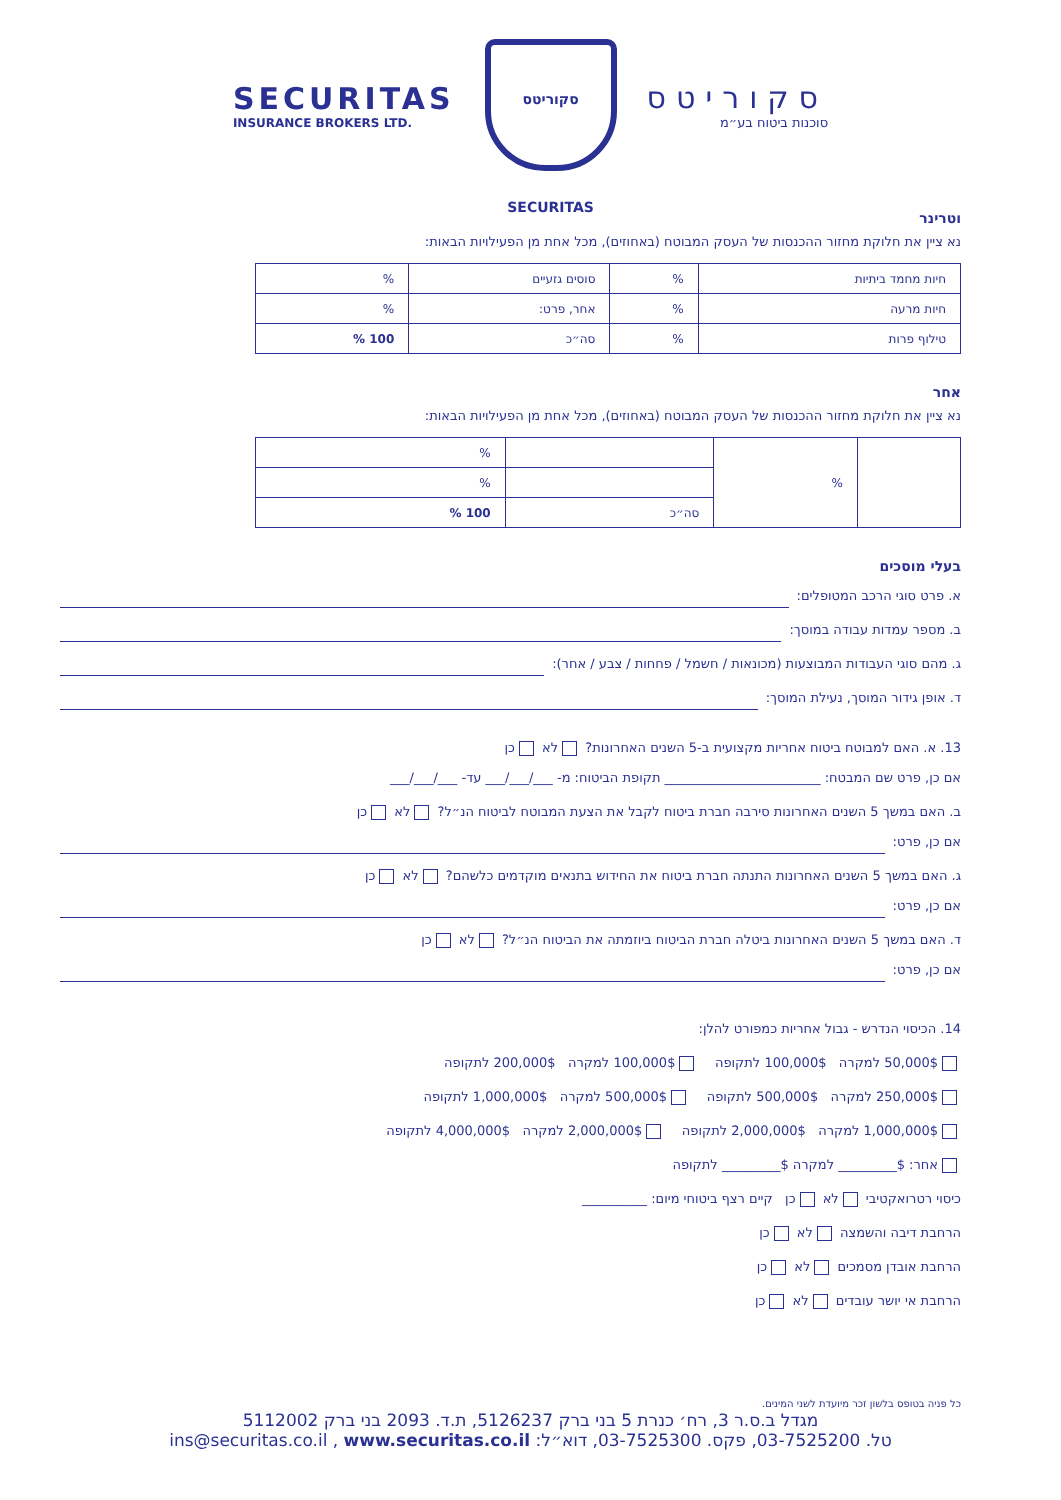SECURITAS
INSURANCE BROKERS LTD.
סקוריטס SECURITAS
סקוריטס
סוכנות ביטוח בע״מ
וטרינר
נא ציין את חלוקת מחזור ההכנסות של העסק המבוטח (באחוזים), מכל אחת מן הפעילויות הבאות:
| חיות מחמד ביתיות | % | סוסים גזעיים | % |
| חיות מרעה | % | אחר, פרט: | % |
| טילוף פרות | % | סה״כ | 100 % |
אחר
נא ציין את חלוקת מחזור ההכנסות של העסק המבוטח (באחוזים), מכל אחת מן הפעילויות הבאות:
| | % | | % |
| | | | % |
| | | סה״כ | 100 % |
בעלי מוסכים
א. פרט סוגי הרכב המטופלים:
ב. מספר עמדות עבודה במוסך:
ג. מהם סוגי העבודות המבוצעות (מכונאות / חשמל / פחחות / צבע / אחר):
ד. אופן גידור המוסך, נעילת המוסך:
13. א. האם למבוטח ביטוח אחריות מקצועית ב-5 השנים האחרונות? לא כן
אם כן, פרט שם המבטח: ________________________ תקופת הביטוח: מ- ___/___/___ עד- ___/___/___
ב. האם במשך 5 השנים האחרונות סירבה חברת ביטוח לקבל את הצעת המבוטח לביטוח הנ״ל? לא כן
אם כן, פרט:
ג. האם במשך 5 השנים האחרונות התנתה חברת ביטוח את החידוש בתנאים מוקדמים כלשהם? לא כן
אם כן, פרט:
ד. האם במשך 5 השנים האחרונות ביטלה חברת הביטוח ביוזמתה את הביטוח הנ״ל? לא כן
אם כן, פרט:
14. הכיסוי הנדרש - גבול אחריות כמפורט להלן:
50,000$ למקרה 100,000$ לתקופה 100,000$ למקרה 200,000$ לתקופה
250,000$ למקרה 500,000$ לתקופה 500,000$ למקרה 1,000,000$ לתקופה
1,000,000$ למקרה 2,000,000$ לתקופה 2,000,000$ למקרה 4,000,000$ לתקופה
אחר: $_________ למקרה $_________ לתקופה
כיסוי רטרואקטיבי לא כן קיים רצף ביטוחי מיום: __________
הרחבת דיבה והשמצה לא כן
הרחבת אובדן מסמכים לא כן
הרחבת אי יושר עובדים לא כן
כל פניה בטופס בלשון זכר מיועדת לשני המינים.
מגדל ב.ס.ר 3, רח׳ כנרת 5 בני ברק 5126237, ת.ד. 2093 בני ברק 5112002
טל. 03-7525200, פקס. 03-7525300, דוא״ל: ins@securitas.co.il , www.securitas.co.il